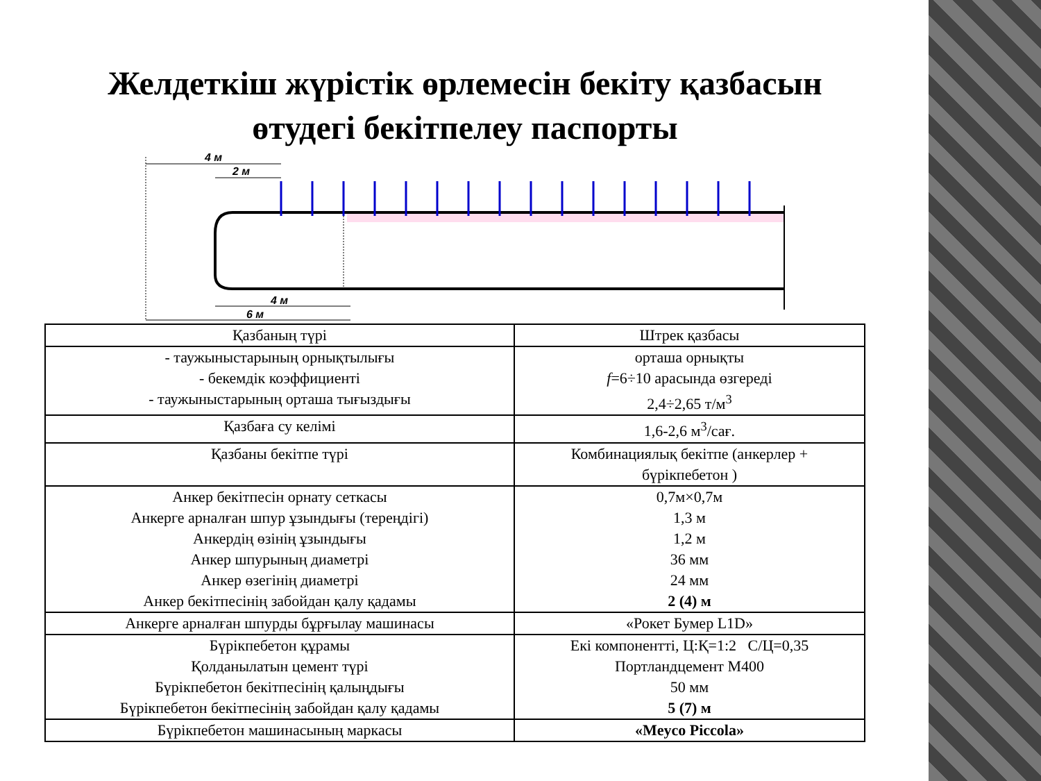Желдеткіш жүрістік өрлемесін бекіту қазбасын
өтудегі бекітпелеу паспорты
4 м
2 м
4 м
6 м
| Қазбаның түрі | Штрек қазбасы |
| - таужыныстарының орнықтылығы - бекемдік коэффициенті - таужыныстарының орташа тығыздығы | орташа орнықты f =6÷10 арасында өзгереді 2,4÷2,65 т/м<sup>3</sup> |
| Қазбаға су келімі | 1,6-2,6 м<sup>3</sup>/сағ. |
| Қазбаны бекітпе түрі | Комбинациялық бекітпе (анкерлер + бүрікпебетон ) |
| Анкер бекітпесін орнату сеткасы Анкерге арналған шпур ұзындығы (тереңдігі) Анкердің өзінің ұзындығы Анкер шпурының диаметрі Анкер өзегінің диаметрі Анкер бекітпесінің забойдан қалу қадамы | 0,7м×0,7м 1,3 м 1,2 м 36 мм 24 мм 2 (4) м |
| Анкерге арналған шпурды бұрғылау машинасы | «Рокет Бумер L1D» |
| Бүрікпебетон құрамы Қолданылатын цемент түрі Бүрікпебетон бекітпесінің қалыңдығы Бүрікпебетон бекітпесінің забойдан қалу қадамы | Екі компонентті, Ц:Қ=1:2 С/Ц=0,35 Портландцемент М400 50 мм 5 (7) м |
| Бүрікпебетон машинасының маркасы | «Meyco Piccola» |